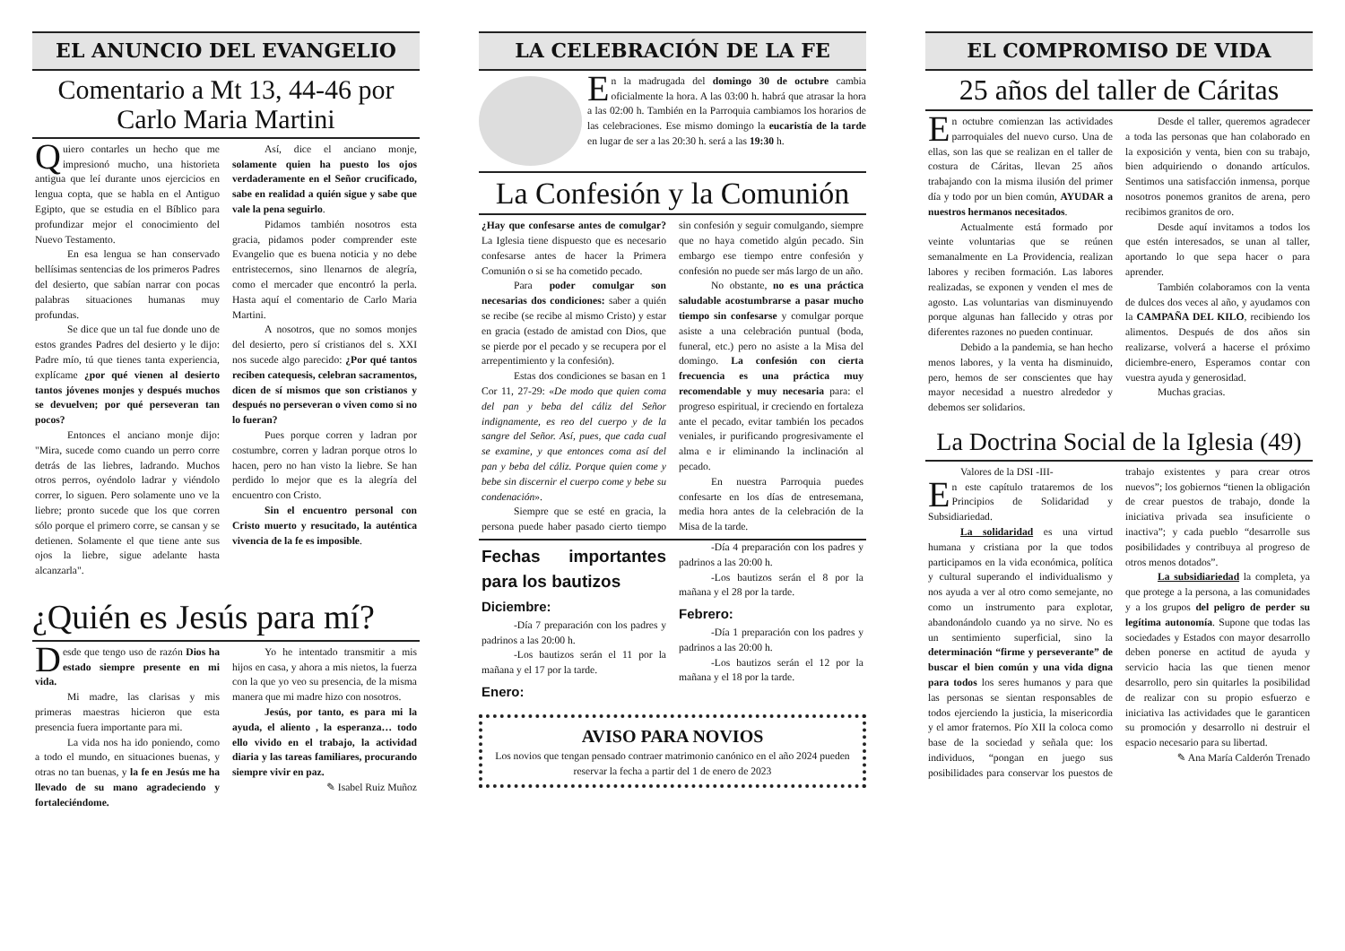EL ANUNCIO DEL EVANGELIO
Comentario a Mt 13, 44-46 por Carlo Maria Martini
Quiero contarles un hecho que me impresionó mucho, una historieta antigua que leí durante unos ejercicios en lengua copta, que se habla en el Antiguo Egipto, que se estudia en el Bíblico para profundizar mejor el conocimiento del Nuevo Testamento.
En esa lengua se han conservado bellísimas sentencias de los primeros Padres del desierto, que sabían narrar con pocas palabras situaciones humanas muy profundas.
Se dice que un tal fue donde uno de estos grandes Padres del desierto y le dijo: Padre mío, tú que tienes tanta experiencia, explícame ¿por qué vienen al desierto tantos jóvenes monjes y después muchos se devuelven; por qué perseveran tan pocos?
Entonces el anciano monje dijo: "Mira, sucede como cuando un perro corre detrás de las liebres, ladrando. Muchos otros perros, oyéndolo ladrar y viéndolo correr, lo siguen. Pero solamente uno ve la liebre; pronto sucede que los que corren sólo porque el primero corre, se cansan y se detienen. Solamente el que tiene ante sus ojos la liebre, sigue adelante hasta alcanzarla".
Así, dice el anciano monje, solamente quien ha puesto los ojos verdaderamente en el Señor crucificado, sabe en realidad a quién sigue y sabe que vale la pena seguirlo.
Pidamos también nosotros esta gracia, pidamos poder comprender este Evangelio que es buena noticia y no debe entristecernos, sino llenarnos de alegría, como el mercader que encontró la perla. Hasta aquí el comentario de Carlo Maria Martini.
A nosotros, que no somos monjes del desierto, pero sí cristianos del s. XXI nos sucede algo parecido: ¿Por qué tantos reciben catequesis, celebran sacramentos, dicen de sí mismos que son cristianos y después no perseveran o viven como si no lo fueran?
Pues porque corren y ladran por costumbre, corren y ladran porque otros lo hacen, pero no han visto la liebre. Se han perdido lo mejor que es la alegría del encuentro con Cristo.
Sin el encuentro personal con Cristo muerto y resucitado, la auténtica vivencia de la fe es imposible.
¿Quién es Jesús para mí?
Desde que tengo uso de razón Dios ha estado siempre presente en mi vida.
Mi madre, las clarisas y mis primeras maestras hicieron que esta presencia fuera importante para mi.
La vida nos ha ido poniendo, como a todo el mundo, en situaciones buenas, y otras no tan buenas, y la fe en Jesús me ha llevado de su mano agradeciendo y fortaleciéndome.
Yo he intentado transmitir a mis hijos en casa, y ahora a mis nietos, la fuerza con la que yo veo su presencia, de la misma manera que mi madre hizo con nosotros.
Jesús, por tanto, es para mi la ayuda, el aliento , la esperanza… todo ello vivido en el trabajo, la actividad diaria y las tareas familiares, procurando siempre vivir en paz.
✎ Isabel Ruiz Muñoz
LA CELEBRACIÓN DE LA FE
En la madrugada del domingo 30 de octubre cambia oficialmente la hora. A las 03:00 h. habrá que atrasar la hora a las 02:00 h. También en la Parroquia cambiamos los horarios de las celebraciones. Ese mismo domingo la eucaristía de la tarde en lugar de ser a las 20:30 h. será a las 19:30 h.
La Confesión y la Comunión
¿Hay que confesarse antes de comulgar? La Iglesia tiene dispuesto que es necesario confesarse antes de hacer la Primera Comunión o si se ha cometido pecado.
Para poder comulgar son necesarias dos condiciones: saber a quién se recibe (se recibe al mismo Cristo) y estar en gracia (estado de amistad con Dios, que se pierde por el pecado y se recupera por el arrepentimiento y la confesión).
Estas dos condiciones se basan en 1 Cor 11, 27-29: «De modo que quien coma del pan y beba del cáliz del Señor indignamente, es reo del cuerpo y de la sangre del Señor. Así, pues, que cada cual se examine, y que entonces coma así del pan y beba del cáliz. Porque quien come y bebe sin discernir el cuerpo come y bebe su condenación».
Siempre que se esté en gracia, la persona puede haber pasado cierto tiempo sin confesión y seguir comulgando, siempre que no haya cometido algún pecado. Sin embargo ese tiempo entre confesión y confesión no puede ser más largo de un año.
No obstante, no es una práctica saludable acostumbrarse a pasar mucho tiempo sin confesarse y comulgar porque asiste a una celebración puntual (boda, funeral, etc.) pero no asiste a la Misa del domingo. La confesión con cierta frecuencia es una práctica muy recomendable y muy necesaria para: el progreso espiritual, ir creciendo en fortaleza ante el pecado, evitar también los pecados veniales, ir purificando progresivamente el alma e ir eliminando la inclinación al pecado.
En nuestra Parroquia puedes confesarte en los días de entresemana, media hora antes de la celebración de la Misa de la tarde.
Fechas importantes para los bautizos
Diciembre:
-Día 7 preparación con los padres y padrinos a las 20:00 h.
-Los bautizos serán el 11 por la mañana y el 17 por la tarde.
Enero:
-Día 4 preparación con los padres y padrinos a las 20:00 h.
-Los bautizos serán el 8 por la mañana y el 28 por la tarde.
Febrero:
-Día 1 preparación con los padres y padrinos a las 20:00 h.
-Los bautizos serán el 12 por la mañana y el 18 por la tarde.
AVISO PARA NOVIOS
Los novios que tengan pensado contraer matrimonio canónico en el año 2024 pueden reservar la fecha a partir del 1 de enero de 2023
EL COMPROMISO DE VIDA
25 años del taller de Cáritas
En octubre comienzan las actividades parroquiales del nuevo curso. Una de ellas, son las que se realizan en el taller de costura de Cáritas, llevan 25 años trabajando con la misma ilusión del primer día y todo por un bien común, AYUDAR a nuestros hermanos necesitados.
Actualmente está formado por veinte voluntarias que se reúnen semanalmente en La Providencia, realizan labores y reciben formación. Las labores realizadas, se exponen y venden el mes de agosto. Las voluntarias van disminuyendo porque algunas han fallecido y otras por diferentes razones no pueden continuar.
Debido a la pandemia, se han hecho menos labores, y la venta ha disminuido, pero, hemos de ser conscientes que hay mayor necesidad a nuestro alrededor y debemos ser solidarios.
Desde el taller, queremos agradecer a toda las personas que han colaborado en la exposición y venta, bien con su trabajo, bien adquiriendo o donando artículos. Sentimos una satisfacción inmensa, porque nosotros ponemos granitos de arena, pero recibimos granitos de oro.
Desde aquí invitamos a todos los que estén interesados, se unan al taller, aportando lo que sepa hacer o para aprender.
También colaboramos con la venta de dulces dos veces al año, y ayudamos con la CAMPAÑA DEL KILO, recibiendo los alimentos. Después de dos años sin realizarse, volverá a hacerse el próximo diciembre-enero, Esperamos contar con vuestra ayuda y generosidad.
Muchas gracias.
La Doctrina Social de la Iglesia (49)
Valores de la DSI -III-
En este capítulo trataremos de los Principios de Solidaridad y Subsidiariedad.
La solidaridad es una virtud humana y cristiana por la que todos participamos en la vida económica, política y cultural superando el individualismo y nos ayuda a ver al otro como semejante, no como un instrumento para explotar, abandonándolo cuando ya no sirve. No es un sentimiento superficial, sino la determinación “firme y perseverante” de buscar el bien común y una vida digna para todos los seres humanos y para que las personas se sientan responsables de todos ejerciendo la justicia, la misericordia y el amor fraternos. Pío XII la coloca como base de la sociedad y señala que: los individuos, “pongan en juego sus posibilidades para conservar los puestos de trabajo existentes y para crear otros nuevos”; los gobiernos “tienen la obligación de crear puestos de trabajo, donde la iniciativa privada sea insuficiente o inactiva”; y cada pueblo “desarrolle sus posibilidades y contribuya al progreso de otros menos dotados”.
La subsidiariedad la completa, ya que protege a la persona, a las comunidades y a los grupos del peligro de perder su legítima autonomía. Supone que todas las sociedades y Estados con mayor desarrollo deben ponerse en actitud de ayuda y servicio hacia las que tienen menor desarrollo, pero sin quitarles la posibilidad de realizar con su propio esfuerzo e iniciativa las actividades que le garanticen su promoción y desarrollo ni destruir el espacio necesario para su libertad.
✎ Ana María Calderón Trenado